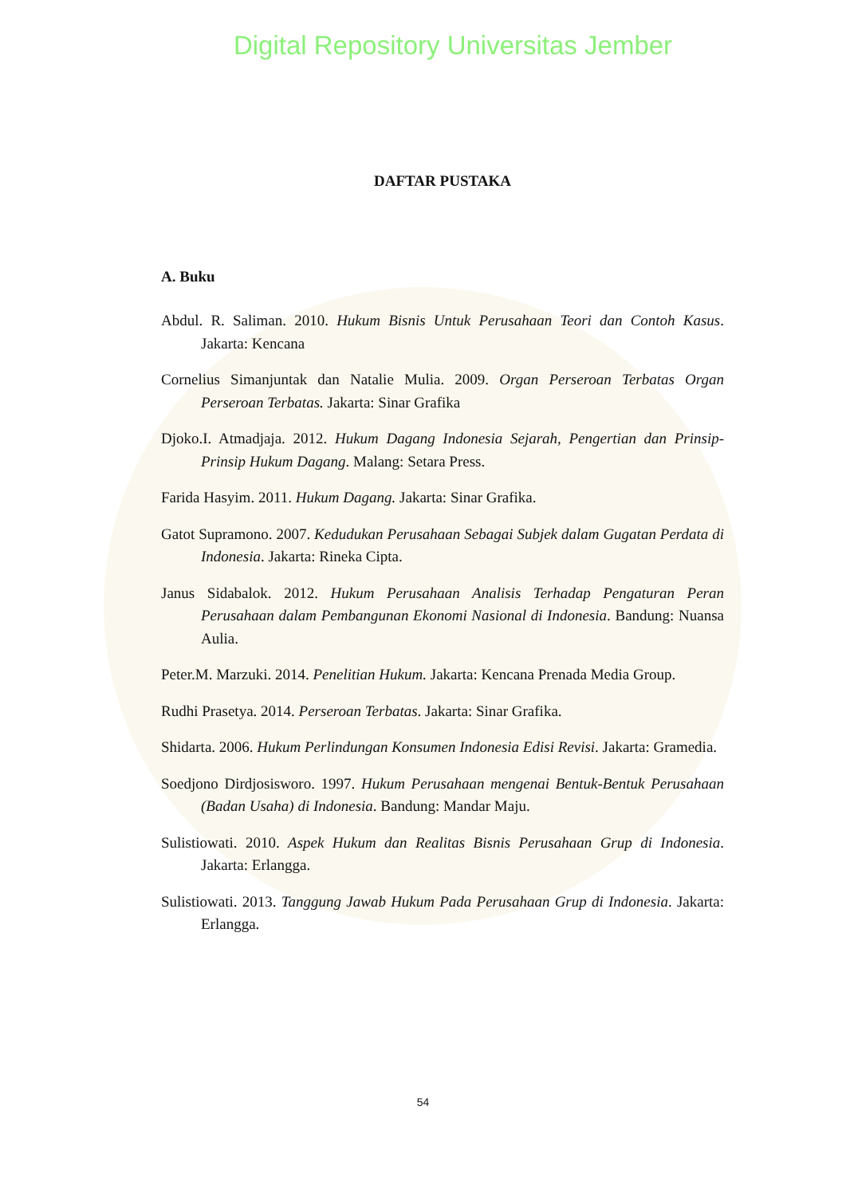Digital Repository Universitas Jember
DAFTAR PUSTAKA
A. Buku
Abdul. R. Saliman. 2010. Hukum Bisnis Untuk Perusahaan Teori dan Contoh Kasus. Jakarta: Kencana
Cornelius Simanjuntak dan Natalie Mulia. 2009. Organ Perseroan Terbatas Organ Perseroan Terbatas. Jakarta: Sinar Grafika
Djoko.I. Atmadjaja. 2012. Hukum Dagang Indonesia Sejarah, Pengertian dan Prinsip-Prinsip Hukum Dagang. Malang: Setara Press.
Farida Hasyim. 2011. Hukum Dagang. Jakarta: Sinar Grafika.
Gatot Supramono. 2007. Kedudukan Perusahaan Sebagai Subjek dalam Gugatan Perdata di Indonesia. Jakarta: Rineka Cipta.
Janus Sidabalok. 2012. Hukum Perusahaan Analisis Terhadap Pengaturan Peran Perusahaan dalam Pembangunan Ekonomi Nasional di Indonesia. Bandung: Nuansa Aulia.
Peter.M. Marzuki. 2014. Penelitian Hukum. Jakarta: Kencana Prenada Media Group.
Rudhi Prasetya. 2014. Perseroan Terbatas. Jakarta: Sinar Grafika.
Shidarta. 2006. Hukum Perlindungan Konsumen Indonesia Edisi Revisi. Jakarta: Gramedia.
Soedjono Dirdjosisworo. 1997. Hukum Perusahaan mengenai Bentuk-Bentuk Perusahaan (Badan Usaha) di Indonesia. Bandung: Mandar Maju.
Sulistiowati. 2010. Aspek Hukum dan Realitas Bisnis Perusahaan Grup di Indonesia. Jakarta: Erlangga.
Sulistiowati. 2013. Tanggung Jawab Hukum Pada Perusahaan Grup di Indonesia. Jakarta: Erlangga.
54